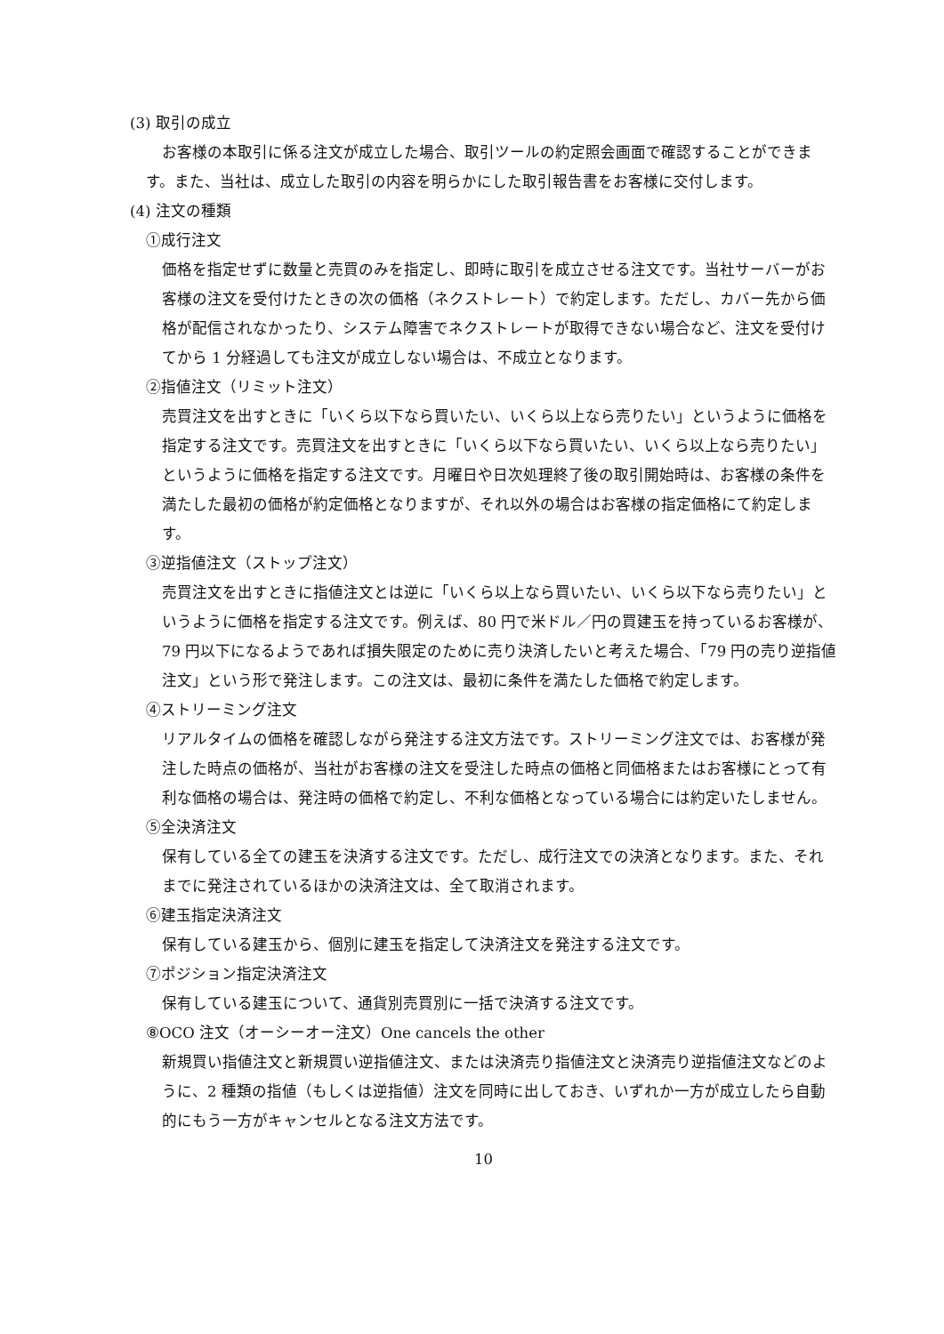(3) 取引の成立
お客様の本取引に係る注文が成立した場合、取引ツールの約定照会画面で確認することができます。また、当社は、成立した取引の内容を明らかにした取引報告書をお客様に交付します。
(4) 注文の種類
①成行注文
価格を指定せずに数量と売買のみを指定し、即時に取引を成立させる注文です。当社サーバーがお客様の注文を受付けたときの次の価格（ネクストレート）で約定します。ただし、カバー先から価格が配信されなかったり、システム障害でネクストレートが取得できない場合など、注文を受付けてから 1 分経過しても注文が成立しない場合は、不成立となります。
②指値注文（リミット注文）
売買注文を出すときに「いくら以下なら買いたい、いくら以上なら売りたい」というように価格を指定する注文です。売買注文を出すときに「いくら以下なら買いたい、いくら以上なら売りたい」というように価格を指定する注文です。月曜日や日次処理終了後の取引開始時は、お客様の条件を満たした最初の価格が約定価格となりますが、それ以外の場合はお客様の指定価格にて約定します。
③逆指値注文（ストップ注文）
売買注文を出すときに指値注文とは逆に「いくら以上なら買いたい、いくら以下なら売りたい」というように価格を指定する注文です。例えば、80 円で米ドル／円の買建玉を持っているお客様が、79 円以下になるようであれば損失限定のために売り決済したいと考えた場合、「79 円の売り逆指値注文」という形で発注します。この注文は、最初に条件を満たした価格で約定します。
④ストリーミング注文
リアルタイムの価格を確認しながら発注する注文方法です。ストリーミング注文では、お客様が発注した時点の価格が、当社がお客様の注文を受注した時点の価格と同価格またはお客様にとって有利な価格の場合は、発注時の価格で約定し、不利な価格となっている場合には約定いたしません。
⑤全決済注文
保有している全ての建玉を決済する注文です。ただし、成行注文での決済となります。また、それまでに発注されているほかの決済注文は、全て取消されます。
⑥建玉指定決済注文
保有している建玉から、個別に建玉を指定して決済注文を発注する注文です。
⑦ポジション指定決済注文
保有している建玉について、通貨別売買別に一括で決済する注文です。
⑧OCO 注文（オーシーオー注文）One cancels the other
新規買い指値注文と新規買い逆指値注文、または決済売り指値注文と決済売り逆指値注文などのように、2 種類の指値（もしくは逆指値）注文を同時に出しておき、いずれか一方が成立したら自動的にもう一方がキャンセルとなる注文方法です。
10